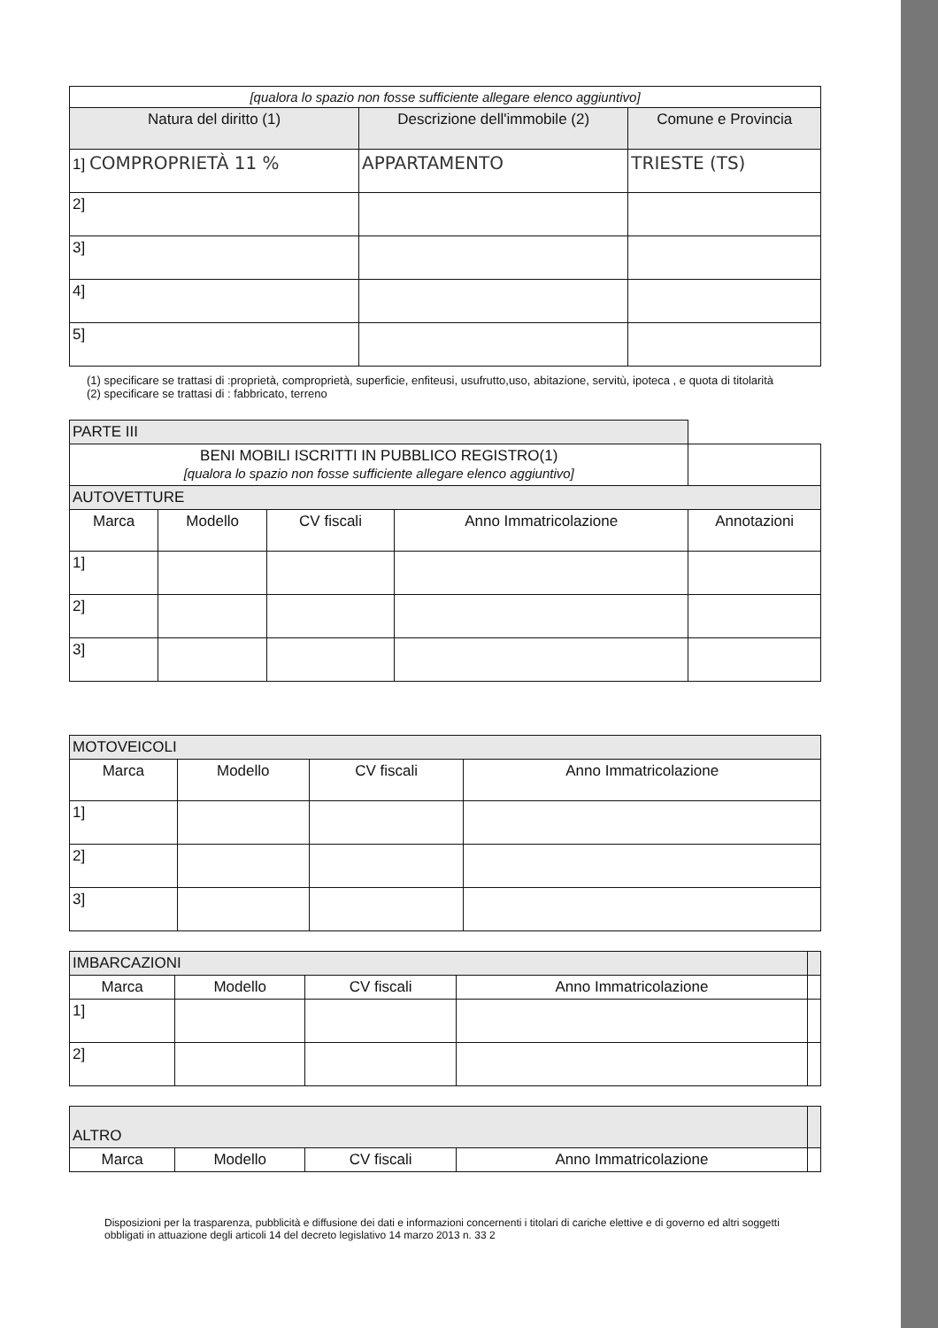| [qualora lo spazio non fosse sufficiente allegare elenco aggiuntivo] | | |
| Natura del diritto (1) | Descrizione dell'immobile (2) | Comune e Provincia |
| 1] COMPROPRIETÀ 11 % | APPARTAMENTO | TRIESTE (TS) |
| 2] | | |
| 3] | | |
| 4] | | |
| 5] | | |
(1) specificare se trattasi di :proprietà, comproprietà, superficie, enfiteusi, usufrutto,uso, abitazione, servitù, ipoteca , e quota di titolarità
(2) specificare se trattasi di : fabbricato, terreno
| PARTE III | | | | |
| BENI MOBILI ISCRITTI IN PUBBLICO REGISTRO(1) [qualora lo spazio non fosse sufficiente allegare elenco aggiuntivo] | | | | |
| AUTOVETTURE | | | | |
| Marca | Modello | CV fiscali | Anno Immatricolazione | Annotazioni |
| 1] | | | | |
| 2] | | | | |
| 3] | | | | |
| MOTOVEICOLI | | | |
| Marca | Modello | CV fiscali | Anno Immatricolazione |
| 1] | | | |
| 2] | | | |
| 3] | | | |
| IMBARCAZIONI | | | | |
| Marca | Modello | CV fiscali | Anno Immatricolazione | |
| 1] | | | | |
| 2] | | | | |
| ALTRO | | | | |
| Marca | Modello | CV fiscali | Anno Immatricolazione | |
Disposizioni per la trasparenza, pubblicità e diffusione dei dati e informazioni concernenti i titolari di cariche elettive e di governo ed altri soggetti obbligati in attuazione degli articoli 14 del decreto legislativo 14 marzo 2013 n. 33 2